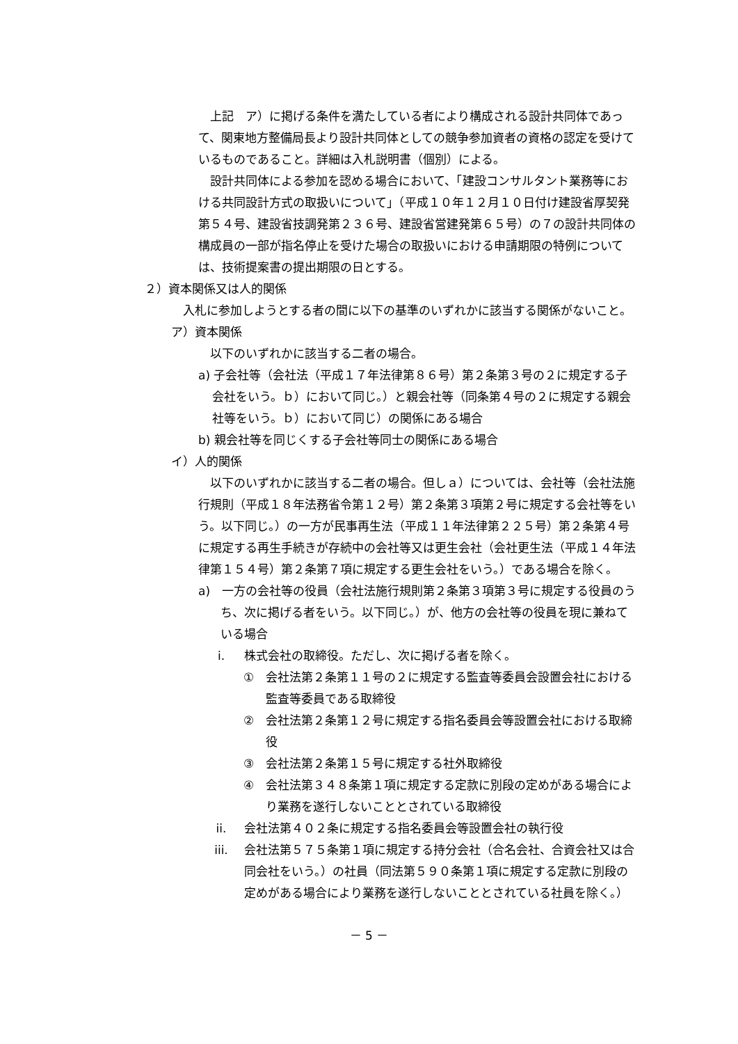上記　ア）に掲げる条件を満たしている者により構成される設計共同体であって、関東地方整備局長より設計共同体としての競争参加資者の資格の認定を受けているものであること。詳細は入札説明書（個別）による。
　設計共同体による参加を認める場合において、「建設コンサルタント業務等における共同設計方式の取扱いについて」（平成１０年１２月１０日付け建設省厚契発第５４号、建設省技調発第２３６号、建設省営建発第６５号）の７の設計共同体の構成員の一部が指名停止を受けた場合の取扱いにおける申請期限の特例については、技術提案書の提出期限の日とする。
２）資本関係又は人的関係
　入札に参加しようとする者の間に以下の基準のいずれかに該当する関係がないこと。
ア）資本関係
　以下のいずれかに該当する二者の場合。
a) 子会社等（会社法（平成１７年法律第８６号）第２条第３号の２に規定する子会社をいう。ｂ）において同じ。）と親会社等（同条第４号の２に規定する親会社等をいう。ｂ）において同じ）の関係にある場合
b) 親会社等を同じくする子会社等同士の関係にある場合
イ）人的関係
　以下のいずれかに該当する二者の場合。但しａ）については、会社等（会社法施行規則（平成１８年法務省令第１２号）第２条第３項第２号に規定する会社等をいう。以下同じ。）の一方が民事再生法（平成１１年法律第２２５号）第２条第４号に規定する再生手続きが存続中の会社等又は更生会社（会社更生法（平成１４年法律第１５４号）第２条第７項に規定する更生会社をいう。）である場合を除く。
a)　一方の会社等の役員（会社法施行規則第２条第３項第３号に規定する役員のうち、次に掲げる者をいう。以下同じ。）が、他方の会社等の役員を現に兼ねている場合
i. 株式会社の取締役。ただし、次に掲げる者を除く。
①　会社法第２条第１１号の２に規定する監査等委員会設置会社における監査等委員である取締役
②　会社法第２条第１２号に規定する指名委員会等設置会社における取締役
③　会社法第２条第１５号に規定する社外取締役
④　会社法第３４８条第１項に規定する定款に別段の定めがある場合により業務を遂行しないこととされている取締役
ii. 会社法第４０２条に規定する指名委員会等設置会社の執行役
iii. 会社法第５７５条第１項に規定する持分会社（合名会社、合資会社又は合同会社をいう。）の社員（同法第５９０条第１項に規定する定款に別段の定めがある場合により業務を遂行しないこととされている社員を除く。）
－ 5 －